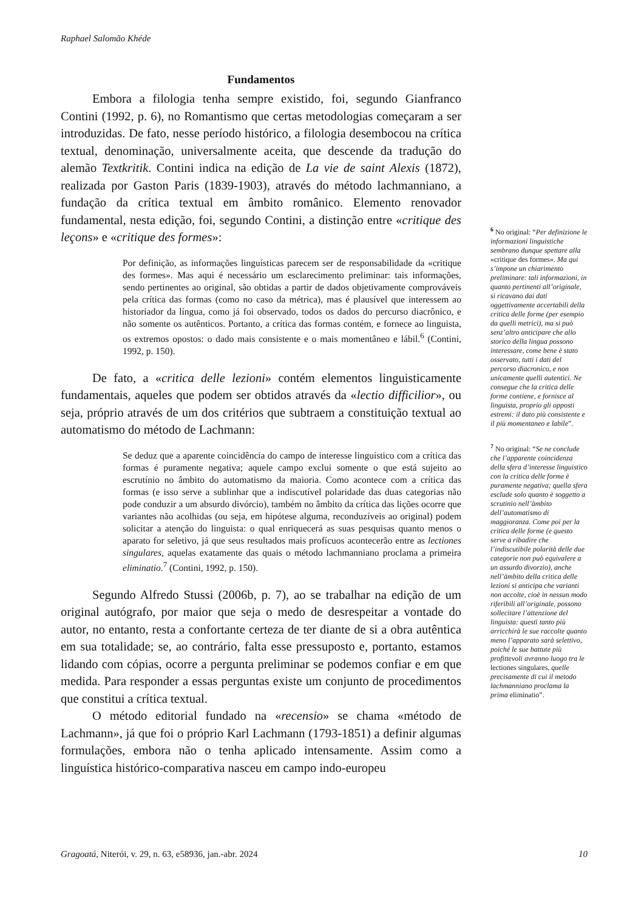Raphael Salomão Khéde
Fundamentos
Embora a filologia tenha sempre existido, foi, segundo Gianfranco Contini (1992, p. 6), no Romantismo que certas metodologias começaram a ser introduzidas. De fato, nesse período histórico, a filologia desembocou na crítica textual, denominação, universalmente aceita, que descende da tradução do alemão Textkritik. Contini indica na edição de La vie de saint Alexis (1872), realizada por Gaston Paris (1839-1903), através do método lachmanniano, a fundação da crítica textual em âmbito românico. Elemento renovador fundamental, nesta edição, foi, segundo Contini, a distinção entre «critique des leçons» e «critique des formes»:
Por definição, as informações linguísticas parecem ser de responsabilidade da «critique des formes». Mas aqui é necessário um esclarecimento preliminar: tais informações, sendo pertinentes ao original, são obtidas a partir de dados objetivamente comprováveis pela crítica das formas (como no caso da métrica), mas é plausível que interessem ao historiador da língua, como já foi observado, todos os dados do percurso diacrônico, e não somente os autênticos. Portanto, a crítica das formas contém, e fornece ao linguista, os extremos opostos: o dado mais consistente e o mais momentâneo e lábil.<sup>6</sup> (Contini, 1992, p. 150).
De fato, a «critica delle lezioni» contém elementos linguisticamente fundamentais, aqueles que podem ser obtidos através da «lectio difficilior», ou seja, próprio através de um dos critérios que subtraem a constituição textual ao automatismo do método de Lachmann:
Se deduz que a aparente coincidência do campo de interesse linguístico com a crítica das formas é puramente negativa; aquele campo exclui somente o que está sujeito ao escrutínio no âmbito do automatismo da maioria. Como acontece com a crítica das formas (e isso serve a sublinhar que a indiscutível polaridade das duas categorias não pode conduzir a um absurdo divórcio), também no âmbito da crítica das lições ocorre que variantes não acolhidas (ou seja, em hipótese alguma, reconduzíveis ao original) podem solicitar a atenção do linguista: o qual enriquecerá as suas pesquisas quanto menos o aparato for seletivo, já que seus resultados mais profícuos acontecerão entre as lectiones singulares, aquelas exatamente das quais o método lachmanniano proclama a primeira eliminatio.<sup>7</sup> (Contini, 1992, p. 150).
Segundo Alfredo Stussi (2006b, p. 7), ao se trabalhar na edição de um original autógrafo, por maior que seja o medo de desrespeitar a vontade do autor, no entanto, resta a confortante certeza de ter diante de si a obra autêntica em sua totalidade; se, ao contrário, falta esse pressuposto e, portanto, estamos lidando com cópias, ocorre a pergunta preliminar se podemos confiar e em que medida. Para responder a essas perguntas existe um conjunto de procedimentos que constitui a crítica textual.
O método editorial fundado na «recensio» se chama «método de Lachmann», já que foi o próprio Karl Lachmann (1793-1851) a definir algumas formulações, embora não o tenha aplicado intensamente. Assim como a linguística histórico-comparativa nasceu em campo indo-europeu
<sup>6</sup> No original: “Per definizione le informazioni linguistiche sembrano dunque spettare alla «critique des formes». Ma qui s’impone un chiarimento preliminare: tali informazioni, in quanto pertinenti all’originale, si ricavano dai dati oggettivamente accertabili della critica delle forme (per esempio da quelli metrici), ma si può senz’altro anticipare che allo storico della lingua possono interessare, come bene è stato osservato, tutti i dati del percorso diacronico, e non unicamente quelli autentici. Ne consegue che la critica delle forme contiene, e fornisce al linguista, proprio gli opposti estremi: il dato più consistente e il più momentaneo e labile”.
<sup>7</sup> No original: “Se ne conclude che l’apparente coincidenza della sfera d’interesse linguistico con la critica delle forme è puramente negativa; quella sfera esclude solo quanto è soggetto a scrutinio nell’àmbito dell’automatismo di maggioranza. Come poi per la critica delle forme (e questo serve a ribadire che l’indiscutibile polarità delle due categorie non può equivalere a un assurdo divorzio), anche nell’àmbito della critica delle lezioni si anticipa che varianti non accolte, cioè in nessun modo riferibili all’originale, possono sollecitare l’attenzione del linguista: questi tanto più arricchirà le sue raccolte quanto meno l’apparato sarà selettivo, poiché le sue battute più profittevoli avranno luogo tra le lectiones singulares, quelle precisamente di cui il metodo lachmanniano proclama la prima eliminatio”.
Gragoatá, Niterói, v. 29, n. 63, e58936, jan.-abr. 2024 10